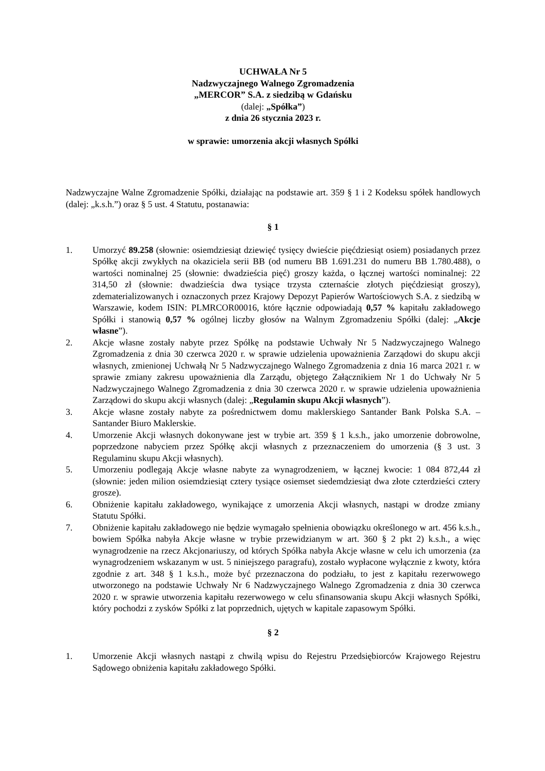UCHWAŁA Nr 5
Nadzwyczajnego Walnego Zgromadzenia
„MERCOR” S.A. z siedzibą w Gdańsku
(dalej: „Spółka”)
z dnia 26 stycznia 2023 r.
w sprawie: umorzenia akcji własnych Spółki
Nadzwyczajne Walne Zgromadzenie Spółki, działając na podstawie art. 359 § 1 i 2 Kodeksu spółek handlowych (dalej: „k.s.h.”) oraz § 5 ust. 4 Statutu, postanawia:
§ 1
1. Umorzyć 89.258 (słownie: osiemdziesiąt dziewięć tysięcy dwieście pięćdziesiąt osiem) posiadanych przez Spółkę akcji zwykłych na okaziciela serii BB (od numeru BB 1.691.231 do numeru BB 1.780.488), o wartości nominalnej 25 (słownie: dwadzieścia pięć) groszy każda, o łącznej wartości nominalnej: 22 314,50 zł (słownie: dwadzieścia dwa tysiące trzysta czternaście złotych pięćdziesiąt groszy), zdematerializowanych i oznaczonych przez Krajowy Depozyt Papierów Wartościowych S.A. z siedzibą w Warszawie, kodem ISIN: PLMRCOR00016, które łącznie odpowiadają 0,57 % kapitału zakładowego Spółki i stanowią 0,57 % ogólnej liczby głosów na Walnym Zgromadzeniu Spółki (dalej: „Akcje własne”).
2. Akcje własne zostały nabyte przez Spółkę na podstawie Uchwały Nr 5 Nadzwyczajnego Walnego Zgromadzenia z dnia 30 czerwca 2020 r. w sprawie udzielenia upoważnienia Zarządowi do skupu akcji własnych, zmienionej Uchwałą Nr 5 Nadzwyczajnego Walnego Zgromadzenia z dnia 16 marca 2021 r. w sprawie zmiany zakresu upoważnienia dla Zarządu, objętego Załącznikiem Nr 1 do Uchwały Nr 5 Nadzwyczajnego Walnego Zgromadzenia z dnia 30 czerwca 2020 r. w sprawie udzielenia upoważnienia Zarządowi do skupu akcji własnych (dalej: „Regulamin skupu Akcji własnych”).
3. Akcje własne zostały nabyte za pośrednictwem domu maklerskiego Santander Bank Polska S.A. – Santander Biuro Maklerskie.
4. Umorzenie Akcji własnych dokonywane jest w trybie art. 359 § 1 k.s.h., jako umorzenie dobrowolne, poprzedzone nabyciem przez Spółkę akcji własnych z przeznaczeniem do umorzenia (§ 3 ust. 3 Regulaminu skupu Akcji własnych).
5. Umorzeniu podlegają Akcje własne nabyte za wynagrodzeniem, w łącznej kwocie: 1 084 872,44 zł (słownie: jeden milion osiemdziesiąt cztery tysiące osiemset siedemdziesiąt dwa złote czterdzieści cztery grosze).
6. Obniżenie kapitału zakładowego, wynikające z umorzenia Akcji własnych, nastąpi w drodze zmiany Statutu Spółki.
7. Obniżenie kapitału zakładowego nie będzie wymagało spełnienia obowiązku określonego w art. 456 k.s.h., bowiem Spółka nabyła Akcje własne w trybie przewidzianym w art. 360 § 2 pkt 2) k.s.h., a więc wynagrodzenie na rzecz Akcjonariuszy, od których Spółka nabyła Akcje własne w celu ich umorzenia (za wynagrodzeniem wskazanym w ust. 5 niniejszego paragrafu), zostało wypłacone wyłącznie z kwoty, która zgodnie z art. 348 § 1 k.s.h., może być przeznaczona do podziału, to jest z kapitału rezerwowego utworzonego na podstawie Uchwały Nr 6 Nadzwyczajnego Walnego Zgromadzenia z dnia 30 czerwca 2020 r. w sprawie utworzenia kapitału rezerwowego w celu sfinansowania skupu Akcji własnych Spółki, który pochodzi z zysków Spółki z lat poprzednich, ujętych w kapitale zapasowym Spółki.
§ 2
1. Umorzenie Akcji własnych nastąpi z chwilą wpisu do Rejestru Przedsiębiorców Krajowego Rejestru Sądowego obniżenia kapitału zakładowego Spółki.